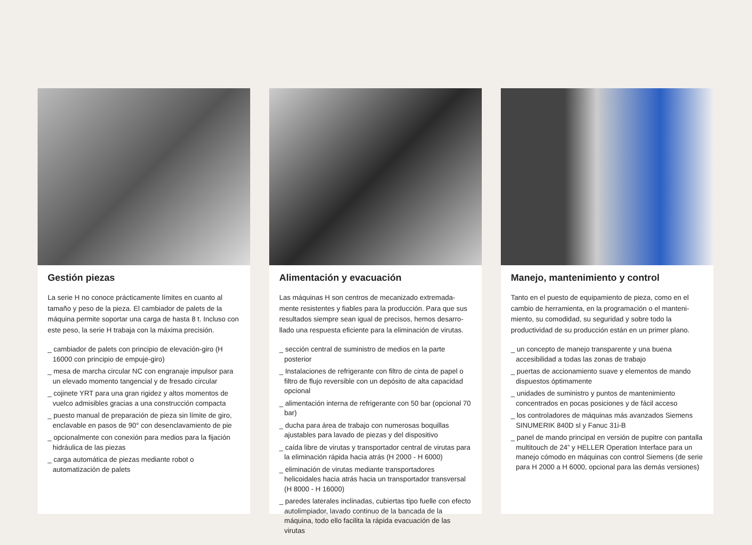Gestión piezas
La serie H no conoce prácticamente límites en cuanto al tamaño y peso de la pieza. El cambiador de palets de la máquina permite soportar una carga de hasta 8 t. Incluso con este peso, la serie H trabaja con la máxima precisión.
_ cambiador de palets con principio de elevación-giro (H 16000 con principio de empuje-giro)
_ mesa de marcha circular NC con engranaje impulsor para un elevado momento tangencial y de fresado circular
_ cojinete YRT para una gran rigidez y altos momentos de vuelco admisibles gracias a una construcción compacta
_ puesto manual de preparación de pieza sin límite de giro, enclavable en pasos de 90° con desenclavamiento de pie
_ opcionalmente con conexión para medios para la fijación hidráulica de las piezas
_ carga automática de piezas mediante robot o automatización de palets
Alimentación y evacuación
Las máquinas H son centros de mecanizado extremada­mente resistentes y fiables para la producción. Para que sus resultados siempre sean igual de precisos, hemos desarro­llado una respuesta eficiente para la eliminación de virutas.
_ sección central de suministro de medios en la parte posterior
_ Instalaciones de refrigerante con filtro de cinta de papel o filtro de flujo reversible con un depósito de alta capacidad opcional
_ alimentación interna de refrigerante con 50 bar (opcional 70 bar)
_ ducha para área de trabajo con numerosas boquillas ajustables para lavado de piezas y del dispositivo
_ caída libre de virutas y transportador central de virutas para la eliminación rápida hacia atrás (H 2000 - H 6000)
_ eliminación de virutas mediante transportadores helicoidales hacia atrás hacia un transportador transversal (H 8000 - H 16000)
_ paredes laterales inclinadas, cubiertas tipo fuelle con efecto autolimpiador, lavado continuo de la bancada de la máquina, todo ello facilita la rápida evacuación de las virutas
Manejo, mantenimiento y control
Tanto en el puesto de equipamiento de pieza, como en el cambio de herramienta, en la programación o el manteni­miento, su comodidad, su seguridad y sobre todo la productividad de su producción están en un primer plano.
_ un concepto de manejo transparente y una buena accesibilidad a todas las zonas de trabajo
_ puertas de accionamiento suave y elementos de mando dispuestos óptimamente
_ unidades de suministro y puntos de mantenimiento concentrados en pocas posiciones y de fácil acceso
_ los controladores de máquinas más avanzados Siemens SINUMERIK 840D sl y Fanuc 31i-B
_ panel de mando principal en versión de pupitre con pantalla multitouch de 24” y HELLER Operation Interface para un manejo cómodo en máquinas con control Siemens (de serie para H 2000 a H 6000, opcional para las demás versiones)